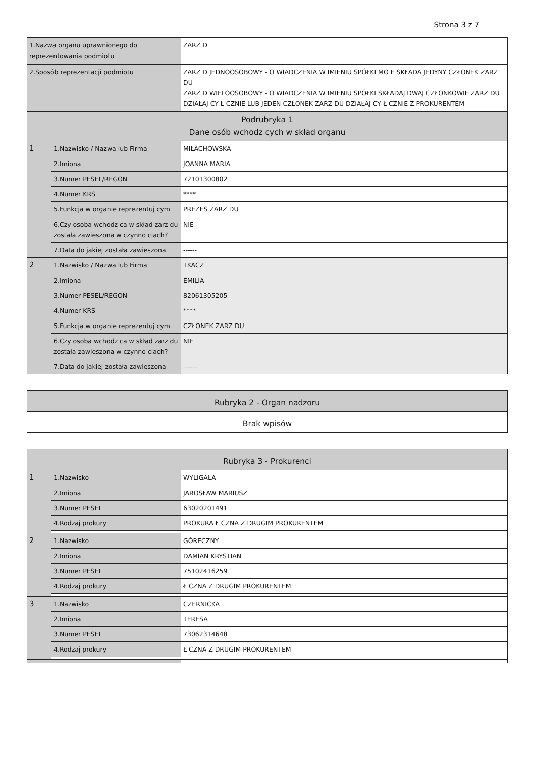Strona 3 z 7
| 1.Nazwa organu uprawnionego do reprezentowania podmiotu | | ZARZ D |
| 2.Sposób reprezentacji podmiotu | | ZARZ D JEDNOOSOBOWY - O WIADCZENIA W IMIENIU SPÓŁKI MO E SKŁADA JEDYNY CZŁONEK ZARZ DU ZARZ D WIELOOSOBOWY - O WIADCZENIA W IMIENIU SPÓŁKI SKŁADAJ DWAJ CZŁONKOWIE ZARZ DU DZIAŁAJ CY Ł CZNIE LUB JEDEN CZŁONEK ZARZ DU DZIAŁAJ CY Ł CZNIE Z PROKURENTEM |
| Podrubryka 1 Dane osób wchodz cych w skład organu | | |
| 1 | 1.Nazwisko / Nazwa lub Firma | MIŁACHOWSKA |
| | 2.Imiona | JOANNA MARIA |
| | 3.Numer PESEL/REGON | 72101300802 |
| | 4.Numer KRS | **** |
| | 5.Funkcja w organie reprezentuj cym | PREZES ZARZ DU |
| | 6.Czy osoba wchodz ca w skład zarz du została zawieszona w czynno ciach? | NIE |
| | 7.Data do jakiej została zawieszona | ------ |
| 2 | 1.Nazwisko / Nazwa lub Firma | TKACZ |
| | 2.Imiona | EMILIA |
| | 3.Numer PESEL/REGON | 82061305205 |
| | 4.Numer KRS | **** |
| | 5.Funkcja w organie reprezentuj cym | CZŁONEK ZARZ DU |
| | 6.Czy osoba wchodz ca w skład zarz du została zawieszona w czynno ciach? | NIE |
| | 7.Data do jakiej została zawieszona | ------ |
| Rubryka 2 - Organ nadzoru |
| Brak wpisów |
| Rubryka 3 - Prokurenci | | |
| 1 | 1.Nazwisko | WYLIGAŁA |
| | 2.Imiona | JAROSŁAW MARIUSZ |
| | 3.Numer PESEL | 63020201491 |
| | 4.Rodzaj prokury | PROKURA Ł CZNA Z DRUGIM PROKURENTEM |
| 2 | 1.Nazwisko | GÓRECZNY |
| | 2.Imiona | DAMIAN KRYSTIAN |
| | 3.Numer PESEL | 75102416259 |
| | 4.Rodzaj prokury | Ł CZNA Z DRUGIM PROKURENTEM |
| 3 | 1.Nazwisko | CZERNICKA |
| | 2.Imiona | TERESA |
| | 3.Numer PESEL | 73062314648 |
| | 4.Rodzaj prokury | Ł CZNA Z DRUGIM PROKURENTEM |